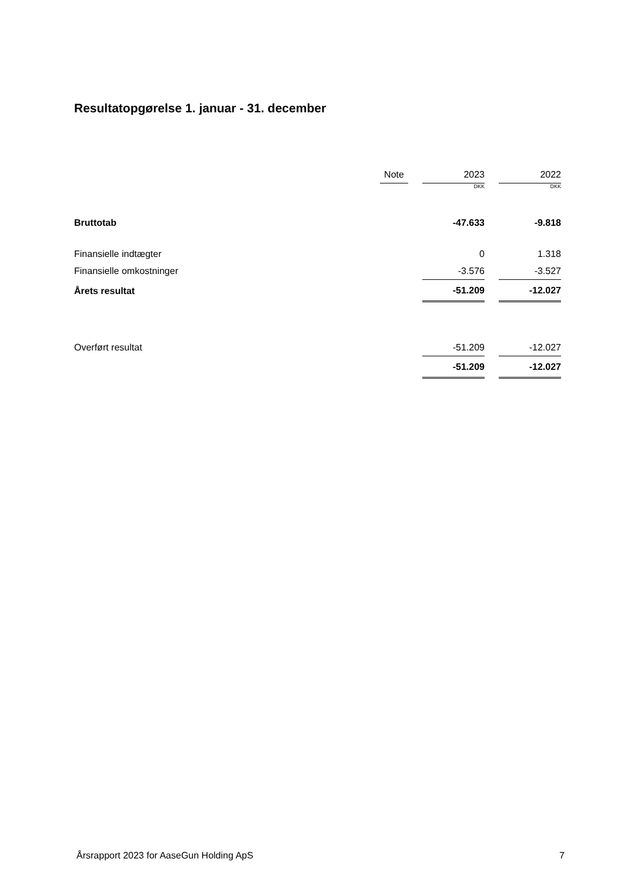Resultatopgørelse 1. januar - 31. december
| | Note | | 2023 | | 2022 |
| | | | DKK | | DKK |
| Bruttotab | | | -47.633 | | -9.818 |
| Finansielle indtægter | | | 0 | | 1.318 |
| Finansielle omkostninger | | | -3.576 | | -3.527 |
| Årets resultat | | | -51.209 | | -12.027 |
| Overført resultat | | | -51.209 | | -12.027 |
| | | | -51.209 | | -12.027 |
Årsrapport 2023 for AaseGun Holding ApS 7